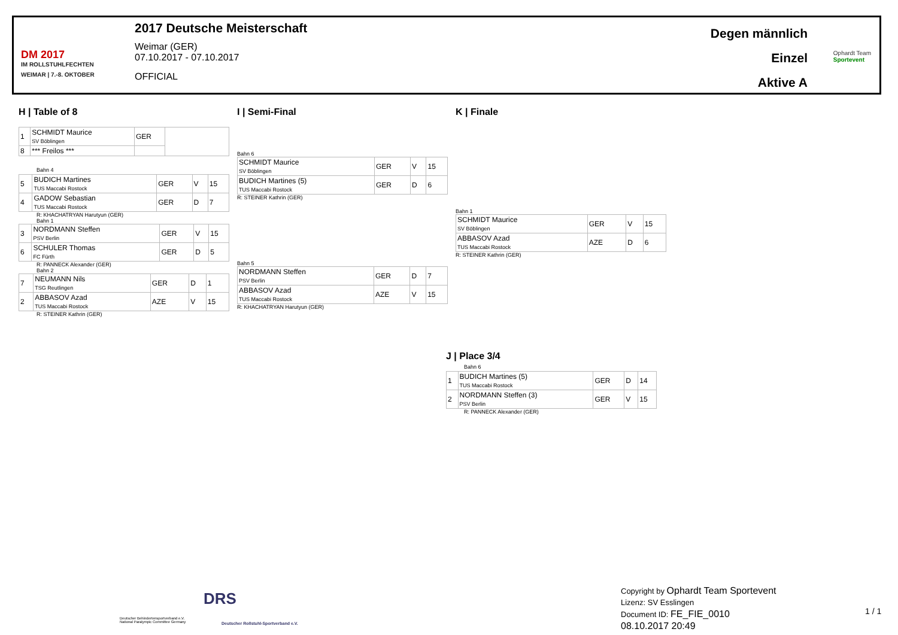DM 2017
IM ROLLSTUHLFECHTEN
WEIMAR | 7.-8. OKTOBER
2017 Deutsche Meisterschaft
Weimar (GER)
07.10.2017 - 07.10.2017
OFFICIAL
Degen männlich
Einzel
Aktive A
Ophardt Team
Sportevent
H | Table of 8
| 1 | SCHMIDT Maurice SV Böblingen | GER | |
| 8 | *** Freilos *** | | |
Bahn 4
| 5 | BUDICH Martines TUS Maccabi Rostock | GER | V | 15 |
| 4 | GADOW Sebastian TUS Maccabi Rostock | GER | D | 7 |
R: KHACHATRYAN Harutyun (GER)
Bahn 1
| 3 | NORDMANN Steffen PSV Berlin | GER | V | 15 |
| 6 | SCHULER Thomas FC Fürth | GER | D | 5 |
R: PANNECK Alexander (GER)
Bahn 2
| 7 | NEUMANN Nils TSG Reutlingen | GER | D | 1 |
| 2 | ABBASOV Azad TUS Maccabi Rostock | AZE | V | 15 |
R: STEINER Kathrin (GER)
I | Semi-Final
Bahn 6
| SCHMIDT Maurice SV Böblingen | GER | V | 15 |
| BUDICH Martines (5) TUS Maccabi Rostock | GER | D | 6 |
R: STEINER Kathrin (GER)
Bahn 5
| NORDMANN Steffen PSV Berlin | GER | D | 7 |
| ABBASOV Azad TUS Maccabi Rostock | AZE | V | 15 |
R: KHACHATRYAN Harutyun (GER)
K | Finale
Bahn 1
| SCHMIDT Maurice SV Böblingen | GER | V | 15 |
| ABBASOV Azad TUS Maccabi Rostock | AZE | D | 6 |
R: STEINER Kathrin (GER)
J | Place 3/4
Bahn 6
| 1 | BUDICH Martines (5) TUS Maccabi Rostock | GER | D | 14 |
| 2 | NORDMANN Steffen (3) PSV Berlin | GER | V | 15 |
R: PANNECK Alexander (GER)
Deutscher Behindertensportverband e.V.
National Paralympic Committee Germany
DRS
Deutscher Rollstuhl-Sportverband e.V.
Copyright by Ophardt Team Sportevent
Lizenz: SV Esslingen
Document ID: FE_FIE_0010
08.10.2017 20:49
1 / 1